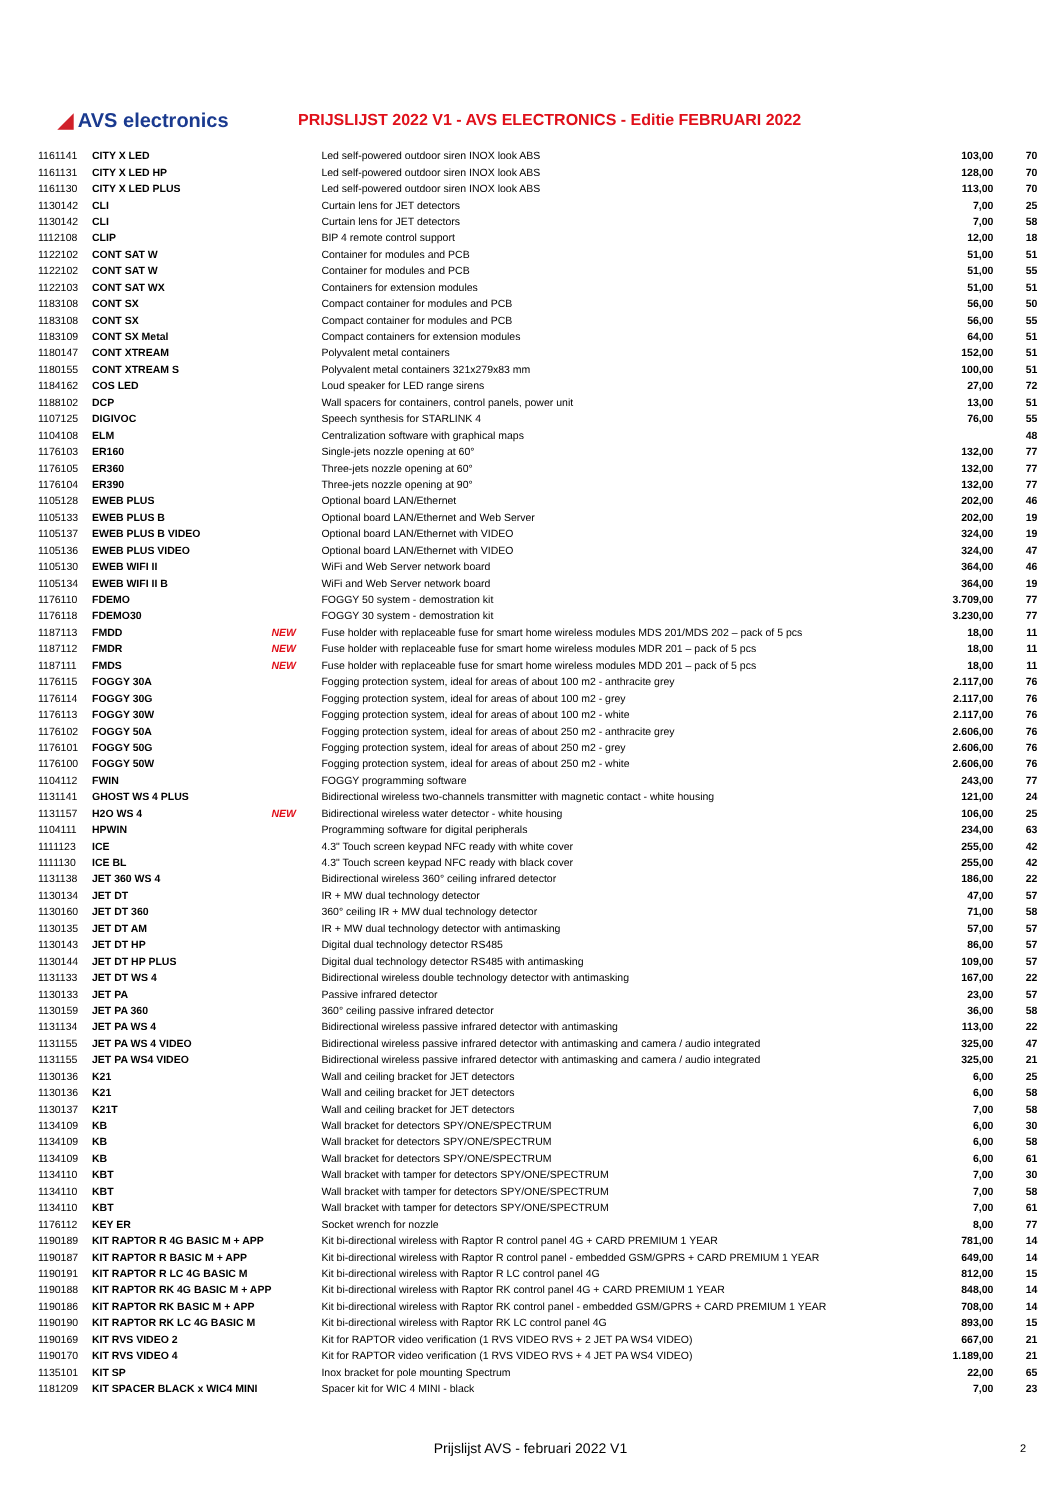◢ AVS electronics
PRIJSLIJST 2022 V1 - AVS ELECTRONICS - Editie FEBRUARI 2022
| 1161141 | CITY X LED | | Led self-powered outdoor siren INOX look ABS | 103,00 | 70 |
| 1161131 | CITY X LED HP | | Led self-powered outdoor siren INOX look ABS | 128,00 | 70 |
| 1161130 | CITY X LED PLUS | | Led self-powered outdoor siren INOX look ABS | 113,00 | 70 |
| 1130142 | CLI | | Curtain lens for JET detectors | 7,00 | 25 |
| 1130142 | CLI | | Curtain lens for JET detectors | 7,00 | 58 |
| 1112108 | CLIP | | BIP 4 remote control support | 12,00 | 18 |
| 1122102 | CONT SAT W | | Container for modules and PCB | 51,00 | 51 |
| 1122102 | CONT SAT W | | Container for modules and PCB | 51,00 | 55 |
| 1122103 | CONT SAT WX | | Containers for extension modules | 51,00 | 51 |
| 1183108 | CONT SX | | Compact container for modules and PCB | 56,00 | 50 |
| 1183108 | CONT SX | | Compact container for modules and PCB | 56,00 | 55 |
| 1183109 | CONT SX Metal | | Compact containers for extension modules | 64,00 | 51 |
| 1180147 | CONT XTREAM | | Polyvalent metal containers | 152,00 | 51 |
| 1180155 | CONT XTREAM S | | Polyvalent metal containers 321x279x83 mm | 100,00 | 51 |
| 1184162 | COS LED | | Loud speaker for LED range sirens | 27,00 | 72 |
| 1188102 | DCP | | Wall spacers for containers, control panels, power unit | 13,00 | 51 |
| 1107125 | DIGIVOC | | Speech synthesis for STARLINK 4 | 76,00 | 55 |
| 1104108 | ELM | | Centralization software with graphical maps | | 48 |
| 1176103 | ER160 | | Single-jets nozzle opening at 60° | 132,00 | 77 |
| 1176105 | ER360 | | Three-jets nozzle opening at 60° | 132,00 | 77 |
| 1176104 | ER390 | | Three-jets nozzle opening at 90° | 132,00 | 77 |
| 1105128 | EWEB PLUS | | Optional board LAN/Ethernet | 202,00 | 46 |
| 1105133 | EWEB PLUS B | | Optional board LAN/Ethernet and Web Server | 202,00 | 19 |
| 1105137 | EWEB PLUS B VIDEO | | Optional board LAN/Ethernet with VIDEO | 324,00 | 19 |
| 1105136 | EWEB PLUS VIDEO | | Optional board LAN/Ethernet with VIDEO | 324,00 | 47 |
| 1105130 | EWEB WIFI II | | WiFi and Web Server network board | 364,00 | 46 |
| 1105134 | EWEB WIFI II B | | WiFi and Web Server network board | 364,00 | 19 |
| 1176110 | FDEMO | | FOGGY 50 system - demostration kit | 3.709,00 | 77 |
| 1176118 | FDEMO30 | | FOGGY 30 system - demostration kit | 3.230,00 | 77 |
| 1187113 | FMDD | NEW | Fuse holder with replaceable fuse for smart home wireless modules MDS 201/MDS 202 – pack of 5 pcs | 18,00 | 11 |
| 1187112 | FMDR | NEW | Fuse holder with replaceable fuse for smart home wireless modules MDR 201 – pack of 5 pcs | 18,00 | 11 |
| 1187111 | FMDS | NEW | Fuse holder with replaceable fuse for smart home wireless modules MDD 201 – pack of 5 pcs | 18,00 | 11 |
| 1176115 | FOGGY 30A | | Fogging protection system, ideal for areas of about 100 m2 - anthracite grey | 2.117,00 | 76 |
| 1176114 | FOGGY 30G | | Fogging protection system, ideal for areas of about 100 m2 - grey | 2.117,00 | 76 |
| 1176113 | FOGGY 30W | | Fogging protection system, ideal for areas of about 100 m2 - white | 2.117,00 | 76 |
| 1176102 | FOGGY 50A | | Fogging protection system, ideal for areas of about 250 m2 - anthracite grey | 2.606,00 | 76 |
| 1176101 | FOGGY 50G | | Fogging protection system, ideal for areas of about 250 m2 - grey | 2.606,00 | 76 |
| 1176100 | FOGGY 50W | | Fogging protection system, ideal for areas of about 250 m2 - white | 2.606,00 | 76 |
| 1104112 | FWIN | | FOGGY programming software | 243,00 | 77 |
| 1131141 | GHOST WS 4 PLUS | | Bidirectional wireless two-channels transmitter with magnetic contact - white housing | 121,00 | 24 |
| 1131157 | H2O WS 4 | NEW | Bidirectional wireless water detector - white housing | 106,00 | 25 |
| 1104111 | HPWIN | | Programming software for digital peripherals | 234,00 | 63 |
| 1111123 | ICE | | 4.3" Touch screen keypad NFC ready with white cover | 255,00 | 42 |
| 1111130 | ICE BL | | 4.3" Touch screen keypad NFC ready with black cover | 255,00 | 42 |
| 1131138 | JET 360 WS 4 | | Bidirectional wireless 360° ceiling infrared detector | 186,00 | 22 |
| 1130134 | JET DT | | IR + MW dual technology detector | 47,00 | 57 |
| 1130160 | JET DT 360 | | 360° ceiling IR + MW dual technology detector | 71,00 | 58 |
| 1130135 | JET DT AM | | IR + MW dual technology detector with antimasking | 57,00 | 57 |
| 1130143 | JET DT HP | | Digital dual technology detector RS485 | 86,00 | 57 |
| 1130144 | JET DT HP PLUS | | Digital dual technology detector RS485 with antimasking | 109,00 | 57 |
| 1131133 | JET DT WS 4 | | Bidirectional wireless double technology detector with antimasking | 167,00 | 22 |
| 1130133 | JET PA | | Passive infrared detector | 23,00 | 57 |
| 1130159 | JET PA 360 | | 360° ceiling passive infrared detector | 36,00 | 58 |
| 1131134 | JET PA WS 4 | | Bidirectional wireless passive infrared detector with antimasking | 113,00 | 22 |
| 1131155 | JET PA WS 4 VIDEO | | Bidirectional wireless passive infrared detector with antimasking and camera / audio integrated | 325,00 | 47 |
| 1131155 | JET PA WS4 VIDEO | | Bidirectional wireless passive infrared detector with antimasking and camera / audio integrated | 325,00 | 21 |
| 1130136 | K21 | | Wall and ceiling bracket for JET detectors | 6,00 | 25 |
| 1130136 | K21 | | Wall and ceiling bracket for JET detectors | 6,00 | 58 |
| 1130137 | K21T | | Wall and ceiling bracket for JET detectors | 7,00 | 58 |
| 1134109 | KB | | Wall bracket for detectors SPY/ONE/SPECTRUM | 6,00 | 30 |
| 1134109 | KB | | Wall bracket for detectors SPY/ONE/SPECTRUM | 6,00 | 58 |
| 1134109 | KB | | Wall bracket for detectors SPY/ONE/SPECTRUM | 6,00 | 61 |
| 1134110 | KBT | | Wall bracket with tamper for detectors SPY/ONE/SPECTRUM | 7,00 | 30 |
| 1134110 | KBT | | Wall bracket with tamper for detectors SPY/ONE/SPECTRUM | 7,00 | 58 |
| 1134110 | KBT | | Wall bracket with tamper for detectors SPY/ONE/SPECTRUM | 7,00 | 61 |
| 1176112 | KEY ER | | Socket wrench for nozzle | 8,00 | 77 |
| 1190189 | KIT RAPTOR R 4G BASIC M + APP | | Kit bi-directional wireless with Raptor R control panel 4G + CARD PREMIUM 1 YEAR | 781,00 | 14 |
| 1190187 | KIT RAPTOR R BASIC M + APP | | Kit bi-directional wireless with Raptor R control panel - embedded GSM/GPRS + CARD PREMIUM 1 YEAR | 649,00 | 14 |
| 1190191 | KIT RAPTOR R LC 4G BASIC M | | Kit bi-directional wireless with Raptor R LC control panel 4G | 812,00 | 15 |
| 1190188 | KIT RAPTOR RK 4G BASIC M + APP | | Kit bi-directional wireless with Raptor RK control panel 4G + CARD PREMIUM 1 YEAR | 848,00 | 14 |
| 1190186 | KIT RAPTOR RK BASIC M + APP | | Kit bi-directional wireless with Raptor RK control panel - embedded GSM/GPRS + CARD PREMIUM 1 YEAR | 708,00 | 14 |
| 1190190 | KIT RAPTOR RK LC 4G BASIC M | | Kit bi-directional wireless with Raptor RK LC control panel 4G | 893,00 | 15 |
| 1190169 | KIT RVS VIDEO 2 | | Kit for RAPTOR video verification (1 RVS VIDEO RVS + 2 JET PA WS4 VIDEO) | 667,00 | 21 |
| 1190170 | KIT RVS VIDEO 4 | | Kit for RAPTOR video verification (1 RVS VIDEO RVS + 4 JET PA WS4 VIDEO) | 1.189,00 | 21 |
| 1135101 | KIT SP | | Inox bracket for pole mounting Spectrum | 22,00 | 65 |
| 1181209 | KIT SPACER BLACK x WIC4 MINI | | Spacer kit for WIC 4 MINI - black | 7,00 | 23 |
Prijslijst AVS - februari 2022 V1 2